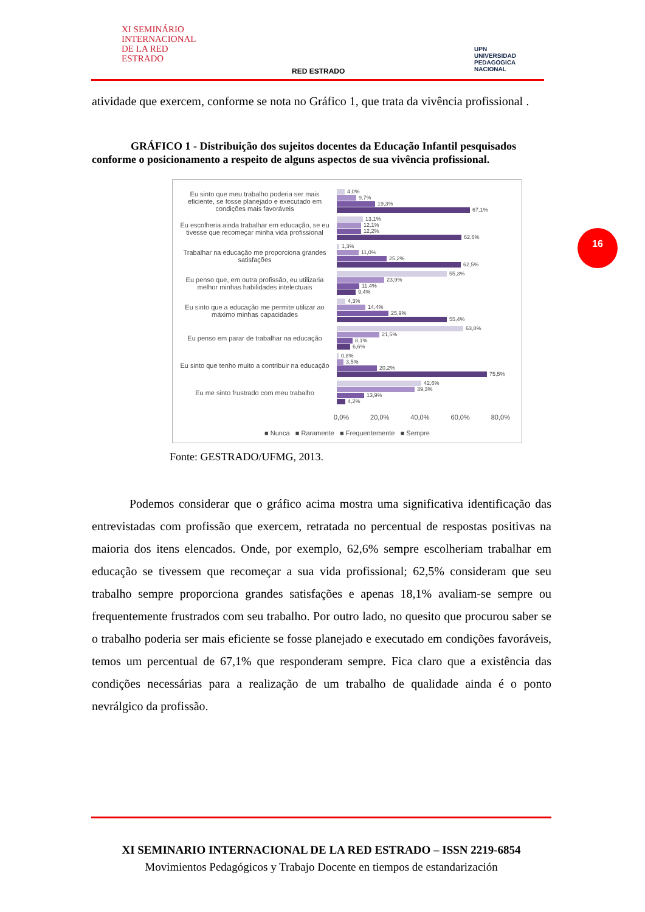XI SEMINÁRIO
INTERNACIONAL
DE LA RED
ESTRADO
RED ESTRADO
UPN
UNIVERSIDAD
PEDAGOGICA
NACIONAL
16
atividade que exercem, conforme se nota no Gráfico 1, que trata da vivência profissional .
GRÁFICO 1 - Distribuição dos sujeitos docentes da Educação Infantil pesquisados conforme o posicionamento a respeito de alguns aspectos de sua vivência profissional.
Eu sinto que meu trabalho poderia ser mais eficiente, se fosse planejado e executado em condições mais favoráveis
4,0%
9,7%
19,3%
67,1%
Eu escolheria ainda trabalhar em educação, se eu tivesse que recomeçar minha vida profissional
13,1%
12,1%
12,2%
62,6%
Trabalhar na educação me proporciona grandes satisfações
1,3%
11,0%
25,2%
62,5%
Eu penso que, em outra profissão, eu utilizaria melhor minhas habilidades intelectuais
55,3%
23,9%
11,4%
9,4%
Eu sinto que a educação me permite utilizar ao máximo minhas capacidades
4,3%
14,4%
25,9%
55,4%
Eu penso em parar de trabalhar na educação
63,8%
21,5%
8,1%
6,6%
Eu sinto que tenho muito a contribuir na educação
0,8%
3,5%
20,2%
75,5%
Eu me sinto frustrado com meu trabalho
42,6%
39,3%
13,9%
4,2%
0,0% 20,0% 40,0% 60,0% 80,0%
■ Nunca ■ Raramente ■ Frequentemente ■ Sempre
Fonte: GESTRADO/UFMG, 2013.
Podemos considerar que o gráfico acima mostra uma significativa identificação das entrevistadas com profissão que exercem, retratada no percentual de respostas positivas na maioria dos itens elencados. Onde, por exemplo, 62,6% sempre escolheriam trabalhar em educação se tivessem que recomeçar a sua vida profissional; 62,5% consideram que seu trabalho sempre proporciona grandes satisfações e apenas 18,1% avaliam-se sempre ou frequentemente frustrados com seu trabalho. Por outro lado, no quesito que procurou saber se o trabalho poderia ser mais eficiente se fosse planejado e executado em condições favoráveis, temos um percentual de 67,1% que responderam sempre. Fica claro que a existência das condições necessárias para a realização de um trabalho de qualidade ainda é o ponto nevrálgico da profissão.
XI SEMINARIO INTERNACIONAL DE LA RED ESTRADO – ISSN 2219-6854
Movimientos Pedagógicos y Trabajo Docente en tiempos de estandarización